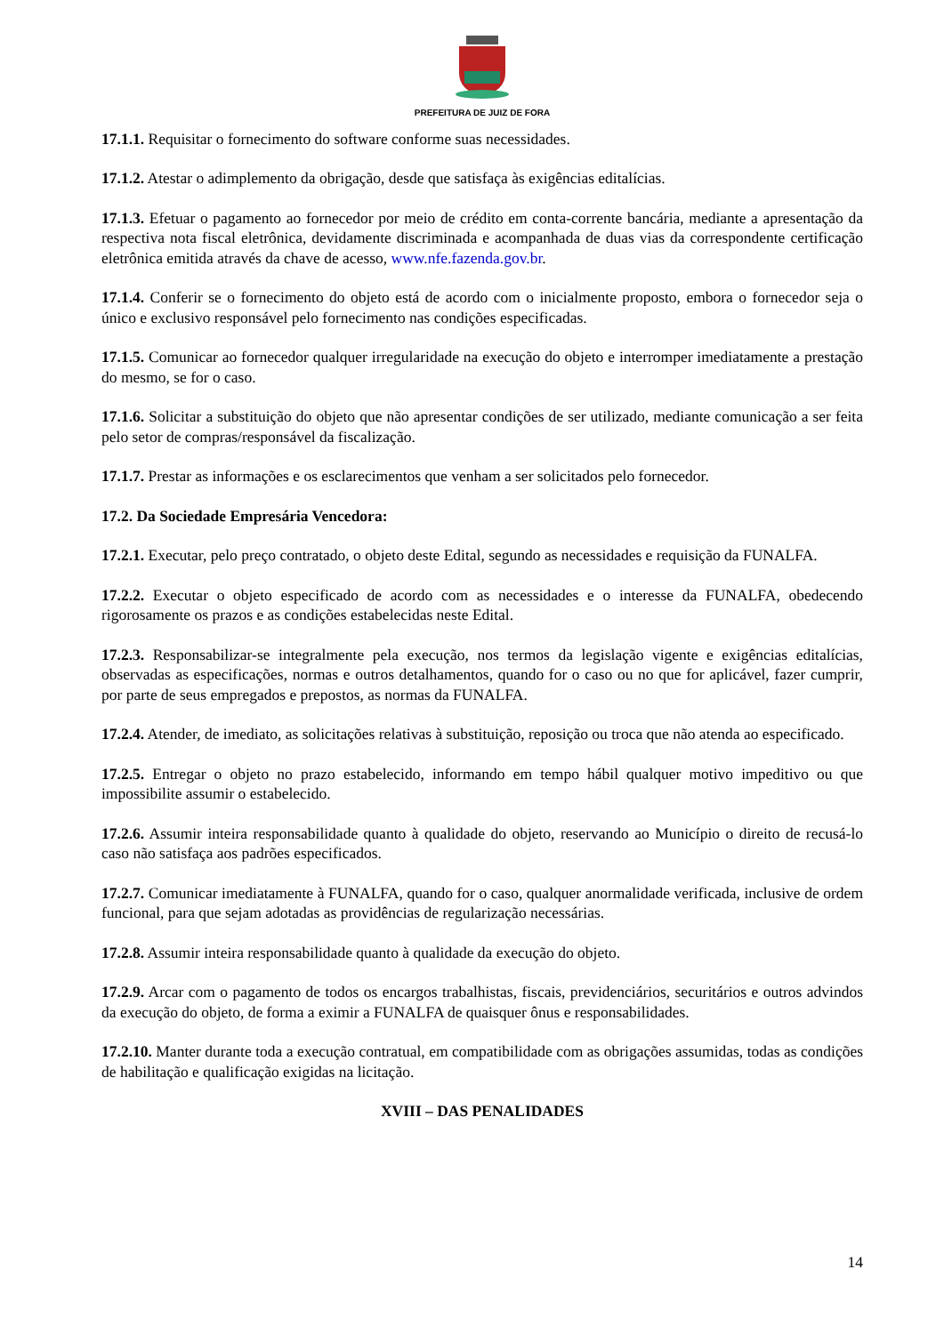PREFEITURA DE JUIZ DE FORA
17.1.1. Requisitar o fornecimento do software conforme suas necessidades.
17.1.2. Atestar o adimplemento da obrigação, desde que satisfaça às exigências editalícias.
17.1.3. Efetuar o pagamento ao fornecedor por meio de crédito em conta-corrente bancária, mediante a apresentação da respectiva nota fiscal eletrônica, devidamente discriminada e acompanhada de duas vias da correspondente certificação eletrônica emitida através da chave de acesso, www.nfe.fazenda.gov.br.
17.1.4. Conferir se o fornecimento do objeto está de acordo com o inicialmente proposto, embora o fornecedor seja o único e exclusivo responsável pelo fornecimento nas condições especificadas.
17.1.5. Comunicar ao fornecedor qualquer irregularidade na execução do objeto e interromper imediatamente a prestação do mesmo, se for o caso.
17.1.6. Solicitar a substituição do objeto que não apresentar condições de ser utilizado, mediante comunicação a ser feita pelo setor de compras/responsável da fiscalização.
17.1.7. Prestar as informações e os esclarecimentos que venham a ser solicitados pelo fornecedor.
17.2. Da Sociedade Empresária Vencedora:
17.2.1. Executar, pelo preço contratado, o objeto deste Edital, segundo as necessidades e requisição da FUNALFA.
17.2.2. Executar o objeto especificado de acordo com as necessidades e o interesse da FUNALFA, obedecendo rigorosamente os prazos e as condições estabelecidas neste Edital.
17.2.3. Responsabilizar-se integralmente pela execução, nos termos da legislação vigente e exigências editalícias, observadas as especificações, normas e outros detalhamentos, quando for o caso ou no que for aplicável, fazer cumprir, por parte de seus empregados e prepostos, as normas da FUNALFA.
17.2.4. Atender, de imediato, as solicitações relativas à substituição, reposição ou troca que não atenda ao especificado.
17.2.5. Entregar o objeto no prazo estabelecido, informando em tempo hábil qualquer motivo impeditivo ou que impossibilite assumir o estabelecido.
17.2.6. Assumir inteira responsabilidade quanto à qualidade do objeto, reservando ao Município o direito de recusá-lo caso não satisfaça aos padrões especificados.
17.2.7. Comunicar imediatamente à FUNALFA, quando for o caso, qualquer anormalidade verificada, inclusive de ordem funcional, para que sejam adotadas as providências de regularização necessárias.
17.2.8. Assumir inteira responsabilidade quanto à qualidade da execução do objeto.
17.2.9. Arcar com o pagamento de todos os encargos trabalhistas, fiscais, previdenciários, securitários e outros advindos da execução do objeto, de forma a eximir a FUNALFA de quaisquer ônus e responsabilidades.
17.2.10. Manter durante toda a execução contratual, em compatibilidade com as obrigações assumidas, todas as condições de habilitação e qualificação exigidas na licitação.
XVIII – DAS PENALIDADES
14